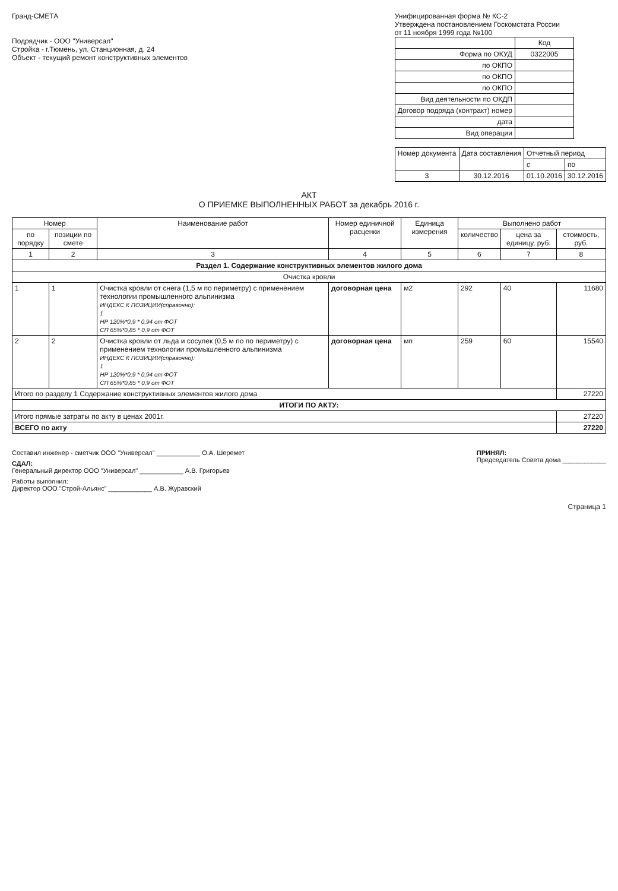Гранд-СМЕТА
Подрядчик - ООО "Универсал"
Стройка - г.Тюмень, ул. Станционная, д. 24
Объект - текущий ремонт конструктивных элементов
Унифицированная форма № КС-2
Утверждена постановлением Госкомстата России
от 11 ноября 1999 года №100
| | Код |
| Форма по ОКУД | 0322005 |
| по ОКПО | |
| по ОКПО | |
| по ОКПО | |
| Вид деятельности по ОКДП | |
| Договор подряда (контракт) номер | |
| дата | |
| Вид операции | |
| Номер документа | Дата составления | Отчетный период | |
| --- | --- | --- | --- |
| | | с | по |
| 3 | 30.12.2016 | 01.10.2016 | 30.12.2016 |
АКТ
О ПРИЕМКЕ ВЫПОЛНЕННЫХ РАБОТ за декабрь 2016 г.
| Номер | | Наименование работ | Номер единичной расценки | Единица измерения | Выполнено работ | | |
| --- | --- | --- | --- | --- | --- | --- | --- |
| по порядку | позиции по смете | | | | количество | цена за единицу, руб. | стоимость, руб. |
| 1 | 2 | 3 | 4 | 5 | 6 | 7 | 8 |
| Раздел 1. Содержание конструктивных элементов жилого дома | | | | | | | |
| Очистка кровли | | | | | | | |
| 1 | 1 | Очистка кровли от снега (1,5 м по периметру) с применением технологии промышленного альпинизма ИНДЕКС К ПОЗИЦИИ(справочно): 1 НР 120%*0,9 * 0,94 от ФОТ СП 65%*0,85 * 0,9 от ФОТ | договорная цена | м2 | 292 | 40 | 11680 |
| 2 | 2 | Очистка кровли от льда и сосулек (0,5 м по по периметру) с применением технологии промышленного альпинизма ИНДЕКС К ПОЗИЦИИ(справочно): 1 НР 120%*0,9 * 0,94 от ФОТ СП 65%*0,85 * 0,9 от ФОТ | договорная цена | мп | 259 | 60 | 15540 |
| Итого по разделу 1 Содержание конструктивных элементов жилого дома | | | | | | | 27220 |
| ИТОГИ ПО АКТУ: | | | | | | | |
| Итого прямые затраты по акту в ценах 2001г. | | | | | | | 27220 |
| ВСЕГО по акту | | | | | | | 27220 |
Составил инженер - сметчик ООО "Универсал" ____________ О.А. Шеремет
СДАЛ:
Генеральный директор ООО "Универсал" ____________ А.В. Григорьев
Работы выполнил:
Директор ООО "Строй-Альянс" ____________ А.В. Журавский
ПРИНЯЛ:
Председатель Совета дома ____________
Страница 1